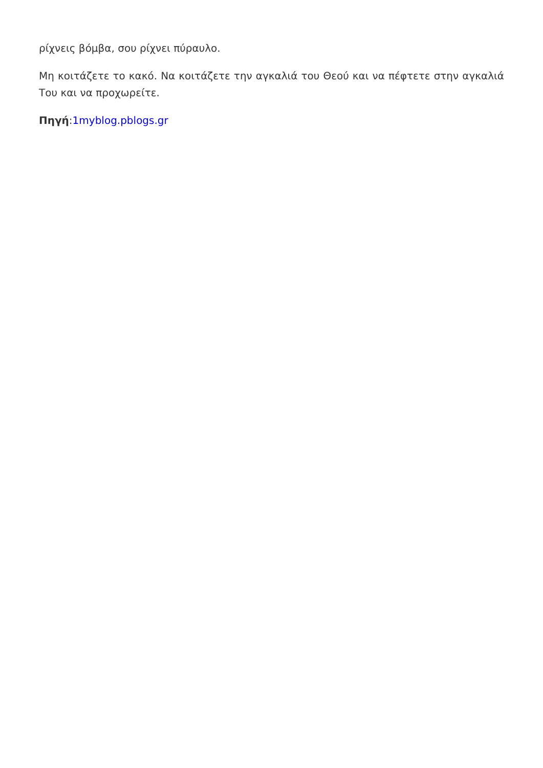ρίχνεις βόμβα, σου ρίχνει πύραυλο.
Μη κοιτάζετε το κακό. Να κοιτάζετε την αγκαλιά του Θεού και να πέφτετε στην αγκαλιά Του και να προχωρείτε.
Πηγή:1myblog.pblogs.gr